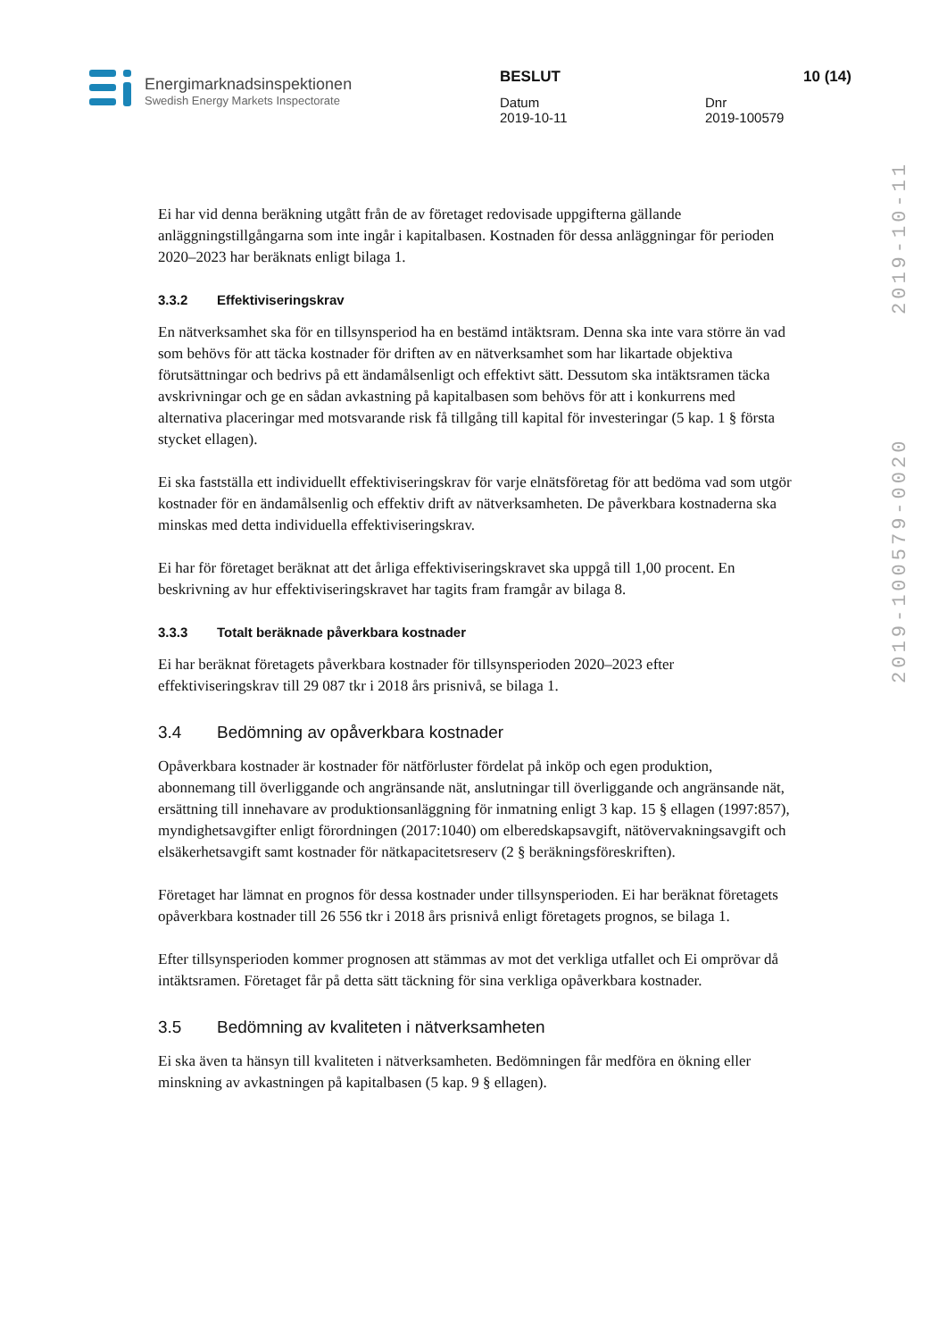2019-100579-0020 2019-10-11
Energimarknadsinspektionen
Swedish Energy Markets Inspectorate
BESLUT
Datum
2019-10-11
Dnr
2019-100579
10 (14)
Ei har vid denna beräkning utgått från de av företaget redovisade uppgifterna gällande anläggningstillgångarna som inte ingår i kapitalbasen. Kostnaden för dessa anläggningar för perioden 2020–2023 har beräknats enligt bilaga 1.
3.3.2 Effektiviseringskrav
En nätverksamhet ska för en tillsynsperiod ha en bestämd intäktsram. Denna ska inte vara större än vad som behövs för att täcka kostnader för driften av en nätverksamhet som har likartade objektiva förutsättningar och bedrivs på ett ändamålsenligt och effektivt sätt. Dessutom ska intäktsramen täcka avskrivningar och ge en sådan avkastning på kapitalbasen som behövs för att i konkurrens med alternativa placeringar med motsvarande risk få tillgång till kapital för investeringar (5 kap. 1 § första stycket ellagen).
Ei ska fastställa ett individuellt effektiviseringskrav för varje elnätsföretag för att bedöma vad som utgör kostnader för en ändamålsenlig och effektiv drift av nätverksamheten. De påverkbara kostnaderna ska minskas med detta individuella effektiviseringskrav.
Ei har för företaget beräknat att det årliga effektiviseringskravet ska uppgå till 1,00 procent. En beskrivning av hur effektiviseringskravet har tagits fram framgår av bilaga 8.
3.3.3 Totalt beräknade påverkbara kostnader
Ei har beräknat företagets påverkbara kostnader för tillsynsperioden 2020–2023 efter effektiviseringskrav till 29 087 tkr i 2018 års prisnivå, se bilaga 1.
3.4 Bedömning av opåverkbara kostnader
Opåverkbara kostnader är kostnader för nätförluster fördelat på inköp och egen produktion, abonnemang till överliggande och angränsande nät, anslutningar till överliggande och angränsande nät, ersättning till innehavare av produktionsanläggning för inmatning enligt 3 kap. 15 § ellagen (1997:857), myndighetsavgifter enligt förordningen (2017:1040) om elberedskapsavgift, nätövervakningsavgift och elsäkerhetsavgift samt kostnader för nätkapacitetsreserv (2 § beräkningsföreskriften).
Företaget har lämnat en prognos för dessa kostnader under tillsynsperioden. Ei har beräknat företagets opåverkbara kostnader till 26 556 tkr i 2018 års prisnivå enligt företagets prognos, se bilaga 1.
Efter tillsynsperioden kommer prognosen att stämmas av mot det verkliga utfallet och Ei omprövar då intäktsramen. Företaget får på detta sätt täckning för sina verkliga opåverkbara kostnader.
3.5 Bedömning av kvaliteten i nätverksamheten
Ei ska även ta hänsyn till kvaliteten i nätverksamheten. Bedömningen får medföra en ökning eller minskning av avkastningen på kapitalbasen (5 kap. 9 § ellagen).